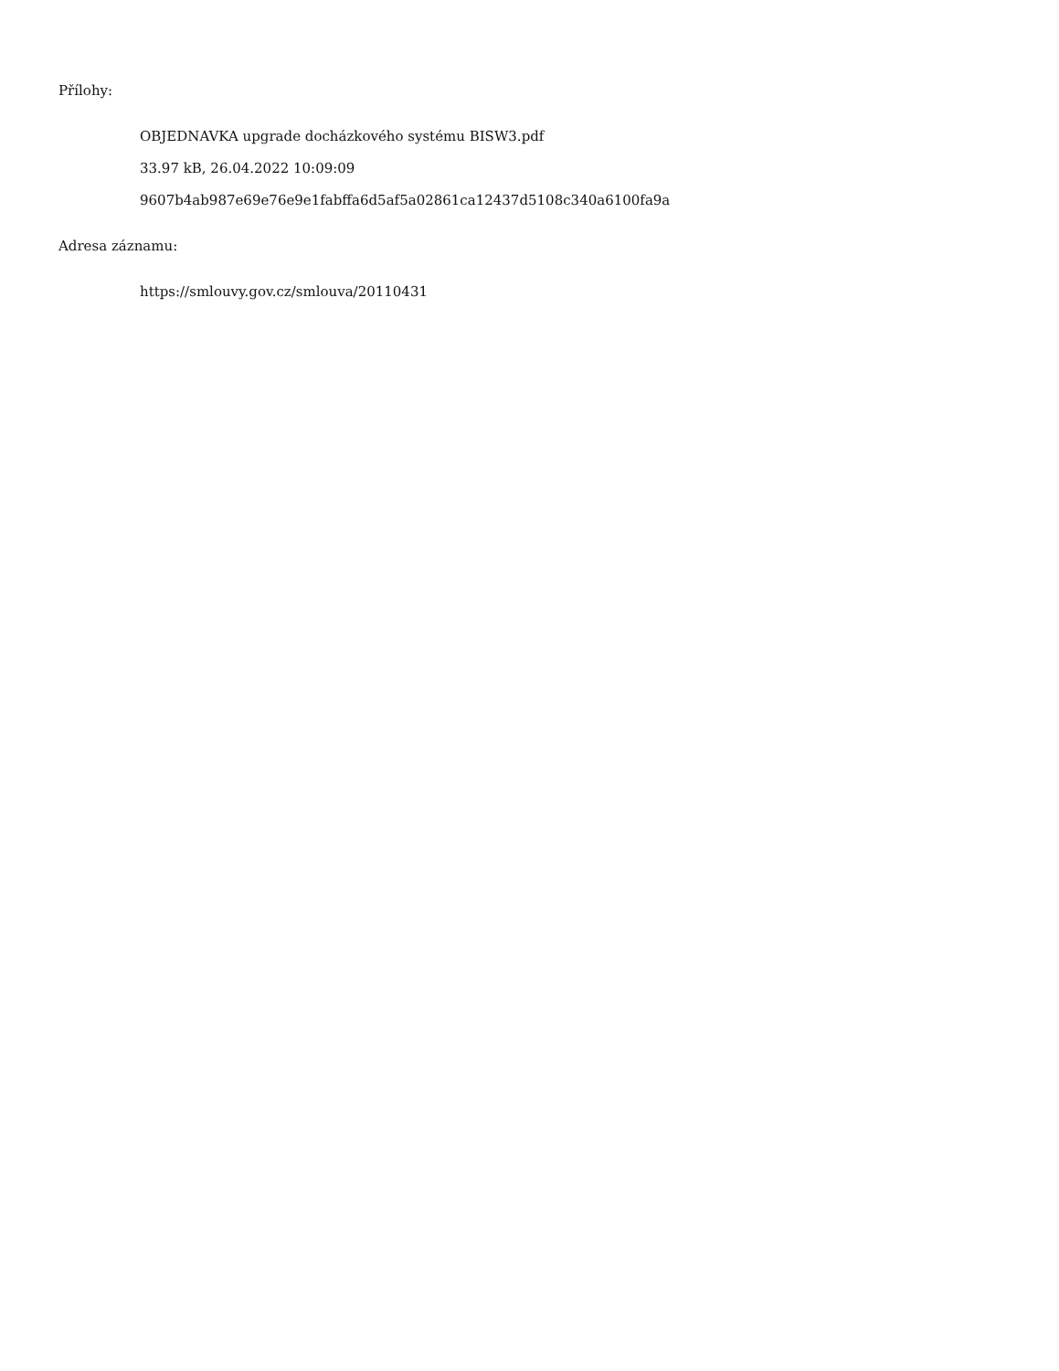Přílohy:
OBJEDNAVKA upgrade docházkového systému BISW3.pdf
33.97 kB, 26.04.2022 10:09:09
9607b4ab987e69e76e9e1fabffa6d5af5a02861ca12437d5108c340a6100fa9a
Adresa záznamu:
https://smlouvy.gov.cz/smlouva/20110431